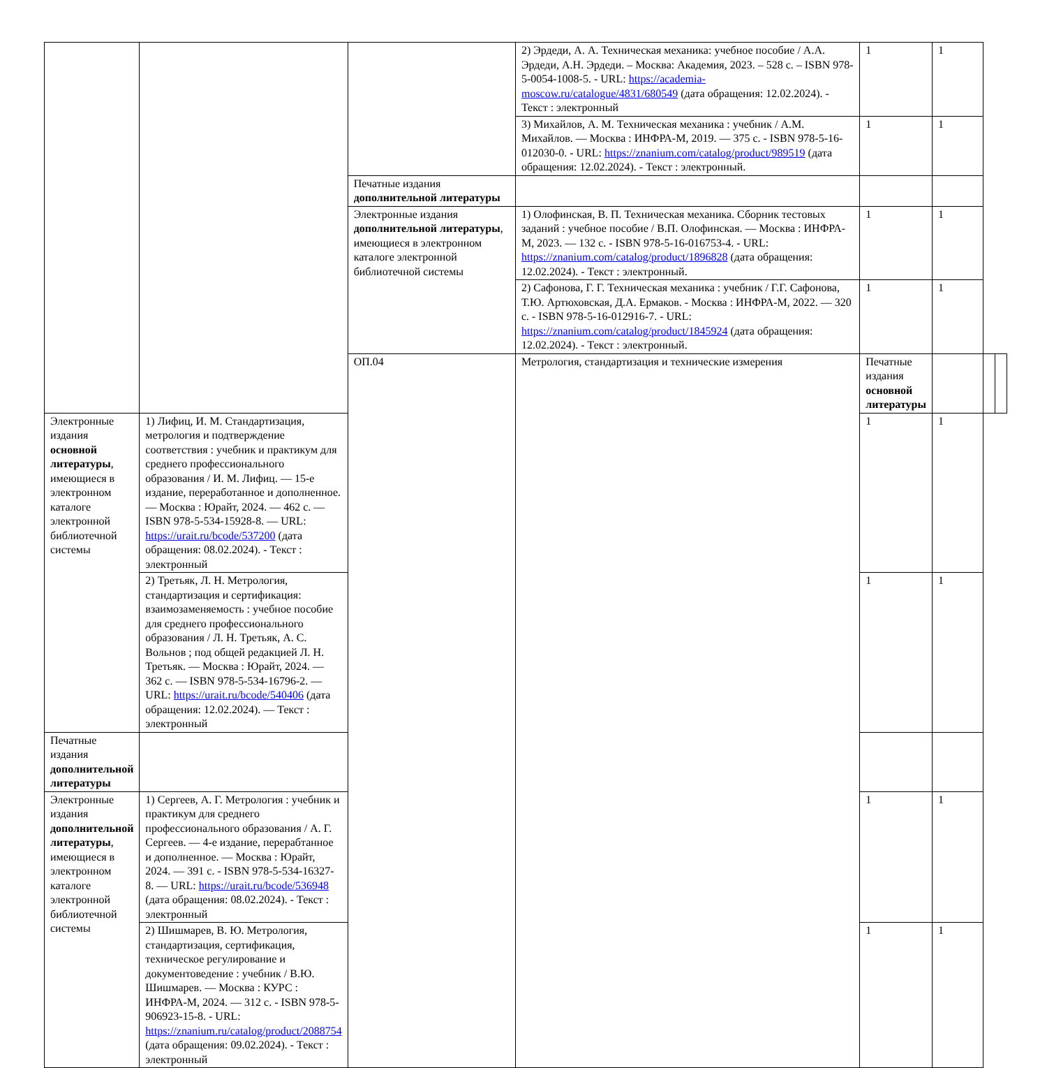| | | | 2) Эрдеди, А. А. Техническая механика: учебное пособие / А.А. Эрдеди, А.Н. Эрдеди. – Москва: Академия, 2023. – 528 с. – ISBN 978-5-0054-1008-5. - URL: https://academia-moscow.ru/catalogue/4831/680549 (дата обращения: 12.02.2024). - Текст : электронный | 1 | 1 | | |
| | | | 3) Михайлов, А. М. Техническая механика : учебник / А.М. Михайлов. — Москва : ИНФРА-М, 2019. — 375 с. - ISBN 978-5-16-012030-0. - URL: https://znanium.com/catalog/product/989519 (дата обращения: 12.02.2024). - Текст : электронный. | 1 | 1 | | |
| | | Печатные издания дополнительной литературы | | | | | |
| | | Электронные издания дополнительной литературы , имеющиеся в электронном каталоге электронной библиотечной системы | 1) Олофинская, В. П. Техническая механика. Сборник тестовых заданий : учебное пособие / В.П. Олофинская. — Москва : ИНФРА-М, 2023. — 132 с. - ISBN 978-5-16-016753-4. - URL: https://znanium.com/catalog/product/1896828 (дата обращения: 12.02.2024). - Текст : электронный. | 1 | 1 | | |
| | | | 2) Сафонова, Г. Г. Техническая механика : учебник / Г.Г. Сафонова, Т.Ю. Артюховская, Д.А. Ермаков. - Москва : ИНФРА-М, 2022. — 320 с. - ISBN 978-5-16-012916-7. - URL: https://znanium.com/catalog/product/1845924 (дата обращения: 12.02.2024). - Текст : электронный. | 1 | 1 | | |
| | | ОП.04 | Метрология, стандартизация и технические измерения | Печатные издания основной литературы | | | |
| Электронные издания основной литературы , имеющиеся в электронном каталоге электронной библиотечной системы | 1) Лифиц, И. М. Стандартизация, метрология и подтверждение соответствия : учебник и практикум для среднего профессионального образования / И. М. Лифиц. — 15-е издание, переработанное и дополненное. — Москва : Юрайт, 2024. — 462 с. — ISBN 978-5-534-15928-8. — URL: https://urait.ru/bcode/537200 (дата обращения: 08.02.2024). - Текст : электронный | | | 1 | 1 | | |
| | 2) Третьяк, Л. Н. Метрология, стандартизация и сертификация: взаимозаменяемость : учебное пособие для среднего профессионального образования / Л. Н. Третьяк, А. С. Вольнов ; под общей редакцией Л. Н. Третьяк. — Москва : Юрайт, 2024. — 362 с. — ISBN 978-5-534-16796-2. — URL: https://urait.ru/bcode/540406 (дата обращения: 12.02.2024). — Текст : электронный | | | 1 | 1 | | |
| Печатные издания дополнительной литературы | | | | | | | |
| Электронные издания дополнительной литературы , имеющиеся в электронном каталоге электронной библиотечной системы | 1) Сергеев, А. Г. Метрология : учебник и практикум для среднего профессионального образования / А. Г. Сергеев. — 4-е издание, перерабтанное и дополненное. — Москва : Юрайт, 2024. — 391 с. - ISBN 978-5-534-16327-8. — URL: https://urait.ru/bcode/536948 (дата обращения: 08.02.2024). - Текст : электронный | | | 1 | 1 | | |
| | 2) Шишмарев, В. Ю. Метрология, стандартизация, сертификация, техническое регулирование и документоведение : учебник / В.Ю. Шишмарев. — Москва : КУРС : ИНФРА-М, 2024. — 312 с. - ISBN 978-5-906923-15-8. - URL: https://znanium.ru/catalog/product/2088754 (дата обращения: 09.02.2024). - Текст : электронный | | | 1 | 1 | | |